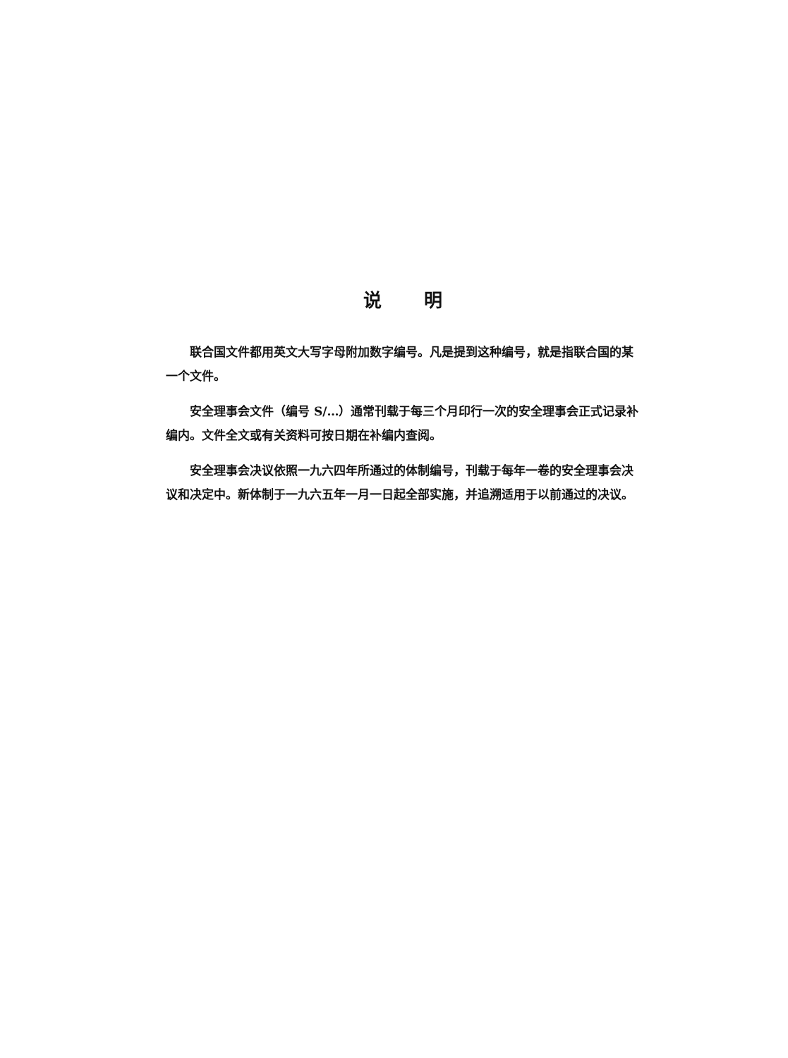说明
联合国文件都用英文大写字母附加数字编号。凡是提到这种编号，就是指联合国的某一个文件。
安全理事会文件（编号 S/…）通常刊载于每三个月印行一次的安全理事会正式记录补编内。文件全文或有关资料可按日期在补编内查阅。
安全理事会决议依照一九六四年所通过的体制编号，刊载于每年一卷的安全理事会决议和决定中。新体制于一九六五年一月一日起全部实施，并追溯适用于以前通过的决议。